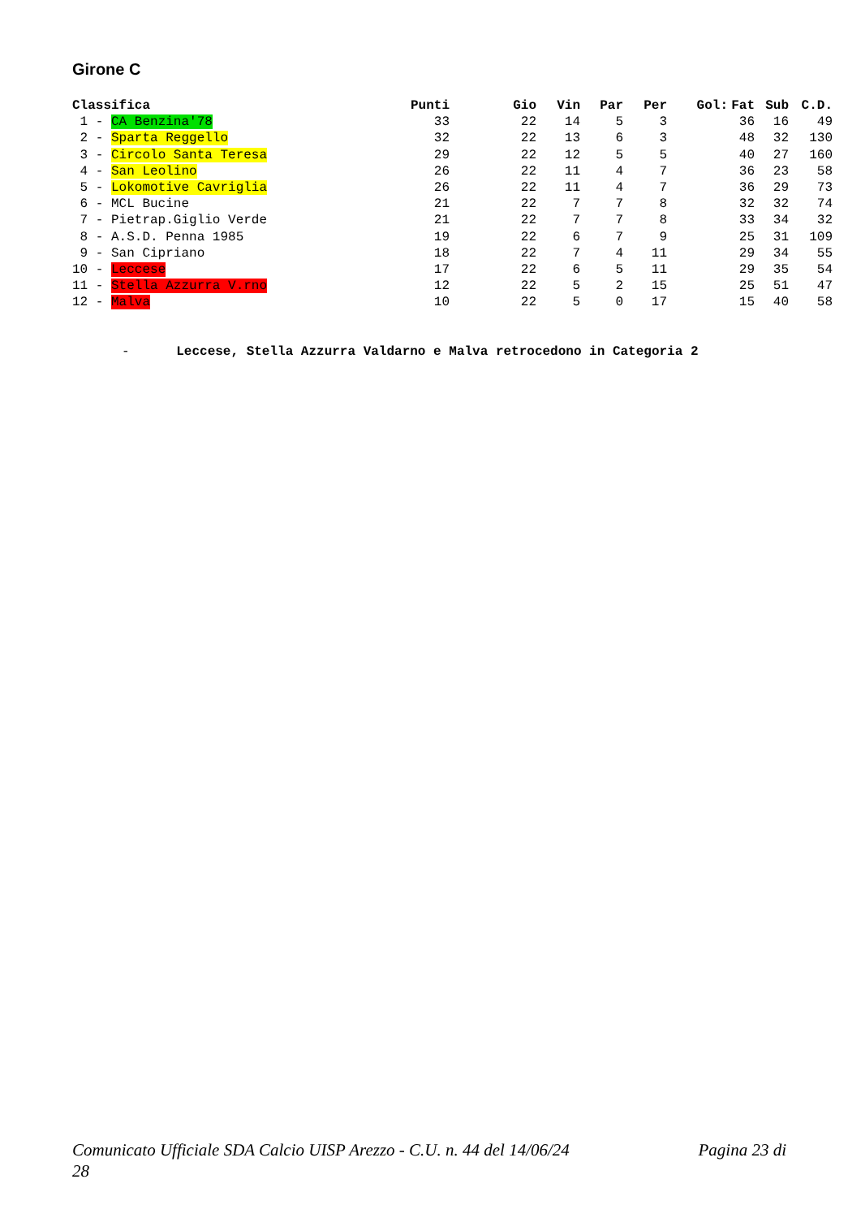Girone C
| Classifica | Punti | Gio | Vin | Par | Per | Gol: | Fat | Sub | C.D. |
| --- | --- | --- | --- | --- | --- | --- | --- | --- | --- |
| 1 - CA Benzina'78 | 33 | 22 | 14 | 5 | 3 | | 36 | 16 | 49 |
| 2 - Sparta Reggello | 32 | 22 | 13 | 6 | 3 | | 48 | 32 | 130 |
| 3 - Circolo Santa Teresa | 29 | 22 | 12 | 5 | 5 | | 40 | 27 | 160 |
| 4 - San Leolino | 26 | 22 | 11 | 4 | 7 | | 36 | 23 | 58 |
| 5 - Lokomotive Cavriglia | 26 | 22 | 11 | 4 | 7 | | 36 | 29 | 73 |
| 6 - MCL Bucine | 21 | 22 | 7 | 7 | 8 | | 32 | 32 | 74 |
| 7 - Pietrap.Giglio Verde | 21 | 22 | 7 | 7 | 8 | | 33 | 34 | 32 |
| 8 - A.S.D. Penna 1985 | 19 | 22 | 6 | 7 | 9 | | 25 | 31 | 109 |
| 9 - San Cipriano | 18 | 22 | 7 | 4 | 11 | | 29 | 34 | 55 |
| 10 - Leccese | 17 | 22 | 6 | 5 | 11 | | 29 | 35 | 54 |
| 11 - Stella Azzurra V.rno | 12 | 22 | 5 | 2 | 15 | | 25 | 51 | 47 |
| 12 - Malva | 10 | 22 | 5 | 0 | 17 | | 15 | 40 | 58 |
- Leccese, Stella Azzurra Valdarno e Malva retrocedono in Categoria 2
Pagina 23 di Comunicato Ufficiale SDA Calcio UISP Arezzo - C.U. n. 44 del 14/06/24
28